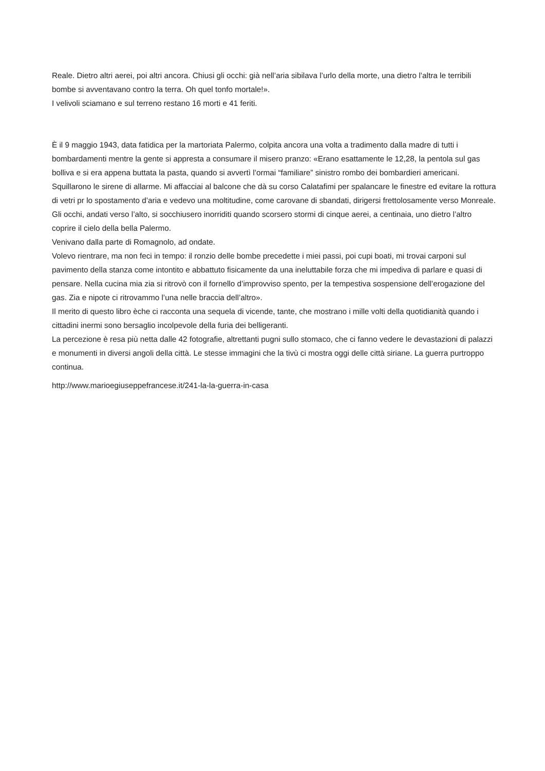Reale. Dietro altri aerei, poi altri ancora. Chiusi gli occhi: già nell’aria sibilava l’urlo della morte, una dietro l’altra le terribili bombe si avventavano contro la terra. Oh quel tonfo mortale!».
I velivoli sciamano e sul terreno restano 16 morti e 41 feriti.
È il 9 maggio 1943, data fatidica per la martoriata Palermo, colpita ancora una volta a tradimento dalla madre di tutti i bombardamenti mentre la gente si appresta a consumare il misero pranzo: «Erano esattamente le 12,28, la pentola sul gas bolliva e si era appena buttata la pasta, quando si avvertì l’ormai “familiare” sinistro rombo dei bombardieri americani. Squillarono le sirene di allarme. Mi affacciai al balcone che dà su corso Calatafimi per spalancare le finestre ed evitare la rottura di vetri pr lo spostamento d’aria e vedevo una moltitudine, come carovane di sbandati, dirigersi frettolosamente verso Monreale. Gli occhi, andati verso l’alto, si socchiusero inorriditi quando scorsero stormi di cinque aerei, a centinaia, uno dietro l’altro coprire il cielo della bella Palermo.
Venivano dalla parte di Romagnolo, ad ondate.
Volevo rientrare, ma non feci in tempo: il ronzio delle bombe precedette i miei passi, poi cupi boati, mi trovai carponi sul pavimento della stanza come intontito e abbattuto fisicamente da una ineluttabile forza che mi impediva di parlare e quasi di pensare. Nella cucina mia zia si ritrovò con il fornello d’improvviso spento, per la tempestiva sospensione dell’erogazione del gas. Zia e nipote ci ritrovammo l’una nelle braccia dell’altro».
Il merito di questo libro èche ci racconta una sequela di vicende, tante, che mostrano i mille volti della quotidianità quando i cittadini inermi sono bersaglio incolpevole della furia dei belligeranti.
La percezione è resa più netta dalle 42 fotografie, altrettanti pugni sullo stomaco, che ci fanno vedere le devastazioni di palazzi e monumenti in diversi angoli della città. Le stesse immagini che la tivù ci mostra oggi delle città siriane. La guerra purtroppo continua.
http://www.marioegiuseppefrancese.it/241-la-la-guerra-in-casa